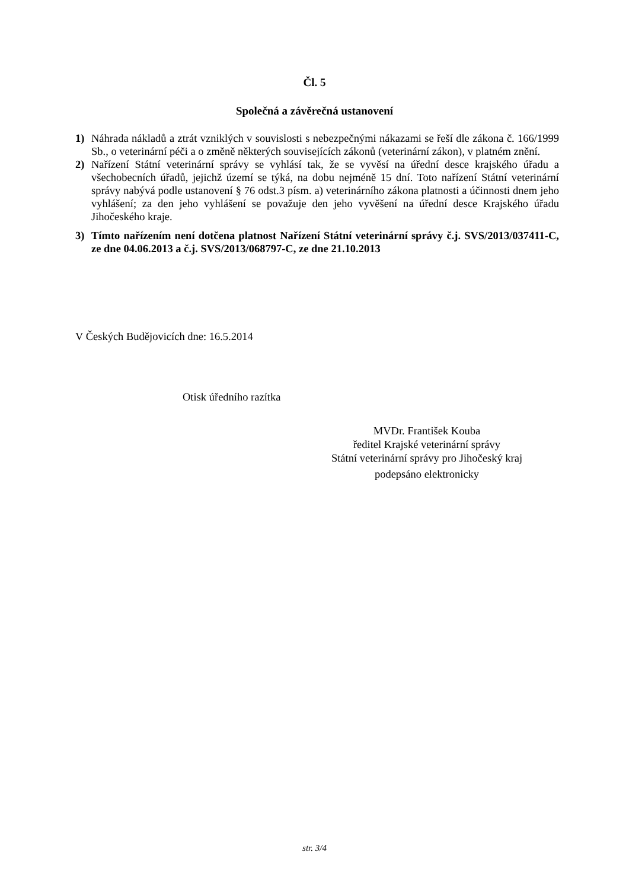Čl. 5
Společná a závěrečná ustanovení
1) Náhrada nákladů a ztrát vzniklých v souvislosti s nebezpečnými nákazami se řeší dle zákona č. 166/1999 Sb., o veterinární péči a o změně některých souvisejících zákonů (veterinární zákon), v platném znění.
2) Nařízení Státní veterinární správy se vyhlásí tak, že se vyvěsí na úřední desce krajského úřadu a všechobecních úřadů, jejichž území se týká, na dobu nejméně 15 dní. Toto nařízení Státní veterinární správy nabývá podle ustanovení § 76 odst.3 písm. a) veterinárního zákona platnosti a účinnosti dnem jeho vyhlášení; za den jeho vyhlášení se považuje den jeho vyvěšení na úřední desce Krajského úřadu Jihočeského kraje.
3) Tímto nařízením není dotčena platnost Nařízení Státní veterinární správy č.j. SVS/2013/037411-C, ze dne 04.06.2013 a č.j. SVS/2013/068797-C, ze dne 21.10.2013
V Českých Budějovicích dne: 16.5.2014
Otisk úředního razítka
MVDr. František Kouba
ředitel Krajské veterinární správy
Státní veterinární správy pro Jihočeský kraj
podepsáno elektronicky
str. 3/4